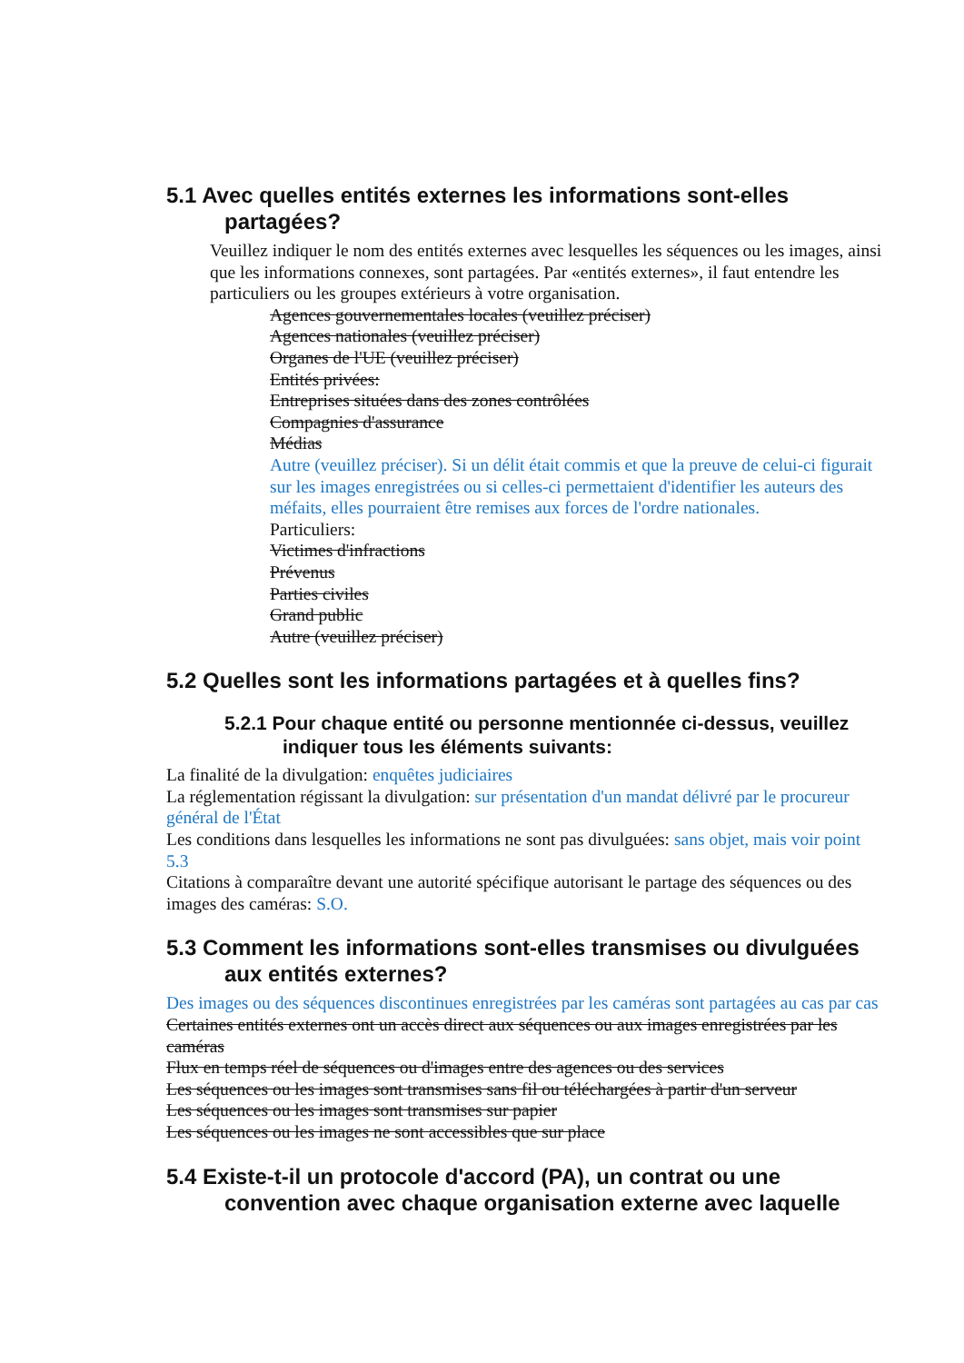5.1 Avec quelles entités externes les informations sont-elles partagées?
Veuillez indiquer le nom des entités externes avec lesquelles les séquences ou les images, ainsi que les informations connexes, sont partagées. Par «entités externes», il faut entendre les particuliers ou les groupes extérieurs à votre organisation.
Agences gouvernementales locales (veuillez préciser)
Agences nationales (veuillez préciser)
Organes de l'UE (veuillez préciser)
Entités privées:
Entreprises situées dans des zones contrôlées
Compagnies d'assurance
Médias
Autre (veuillez préciser). Si un délit était commis et que la preuve de celui-ci figurait sur les images enregistrées ou si celles-ci permettaient d'identifier les auteurs des méfaits, elles pourraient être remises aux forces de l'ordre nationales.
Particuliers:
Victimes d'infractions
Prévenus
Parties civiles
Grand public
Autre (veuillez préciser)
5.2 Quelles sont les informations partagées et à quelles fins?
5.2.1 Pour chaque entité ou personne mentionnée ci-dessus, veuillez indiquer tous les éléments suivants:
La finalité de la divulgation: enquêtes judiciaires
La réglementation régissant la divulgation: sur présentation d'un mandat délivré par le procureur général de l'État
Les conditions dans lesquelles les informations ne sont pas divulguées: sans objet, mais voir point 5.3
Citations à comparaître devant une autorité spécifique autorisant le partage des séquences ou des images des caméras: S.O.
5.3 Comment les informations sont-elles transmises ou divulguées aux entités externes?
Des images ou des séquences discontinues enregistrées par les caméras sont partagées au cas par cas
Certaines entités externes ont un accès direct aux séquences ou aux images enregistrées par les caméras
Flux en temps réel de séquences ou d'images entre des agences ou des services
Les séquences ou les images sont transmises sans fil ou téléchargées à partir d'un serveur
Les séquences ou les images sont transmises sur papier
Les séquences ou les images ne sont accessibles que sur place
5.4 Existe-t-il un protocole d'accord (PA), un contrat ou une convention avec chaque organisation externe avec laquelle